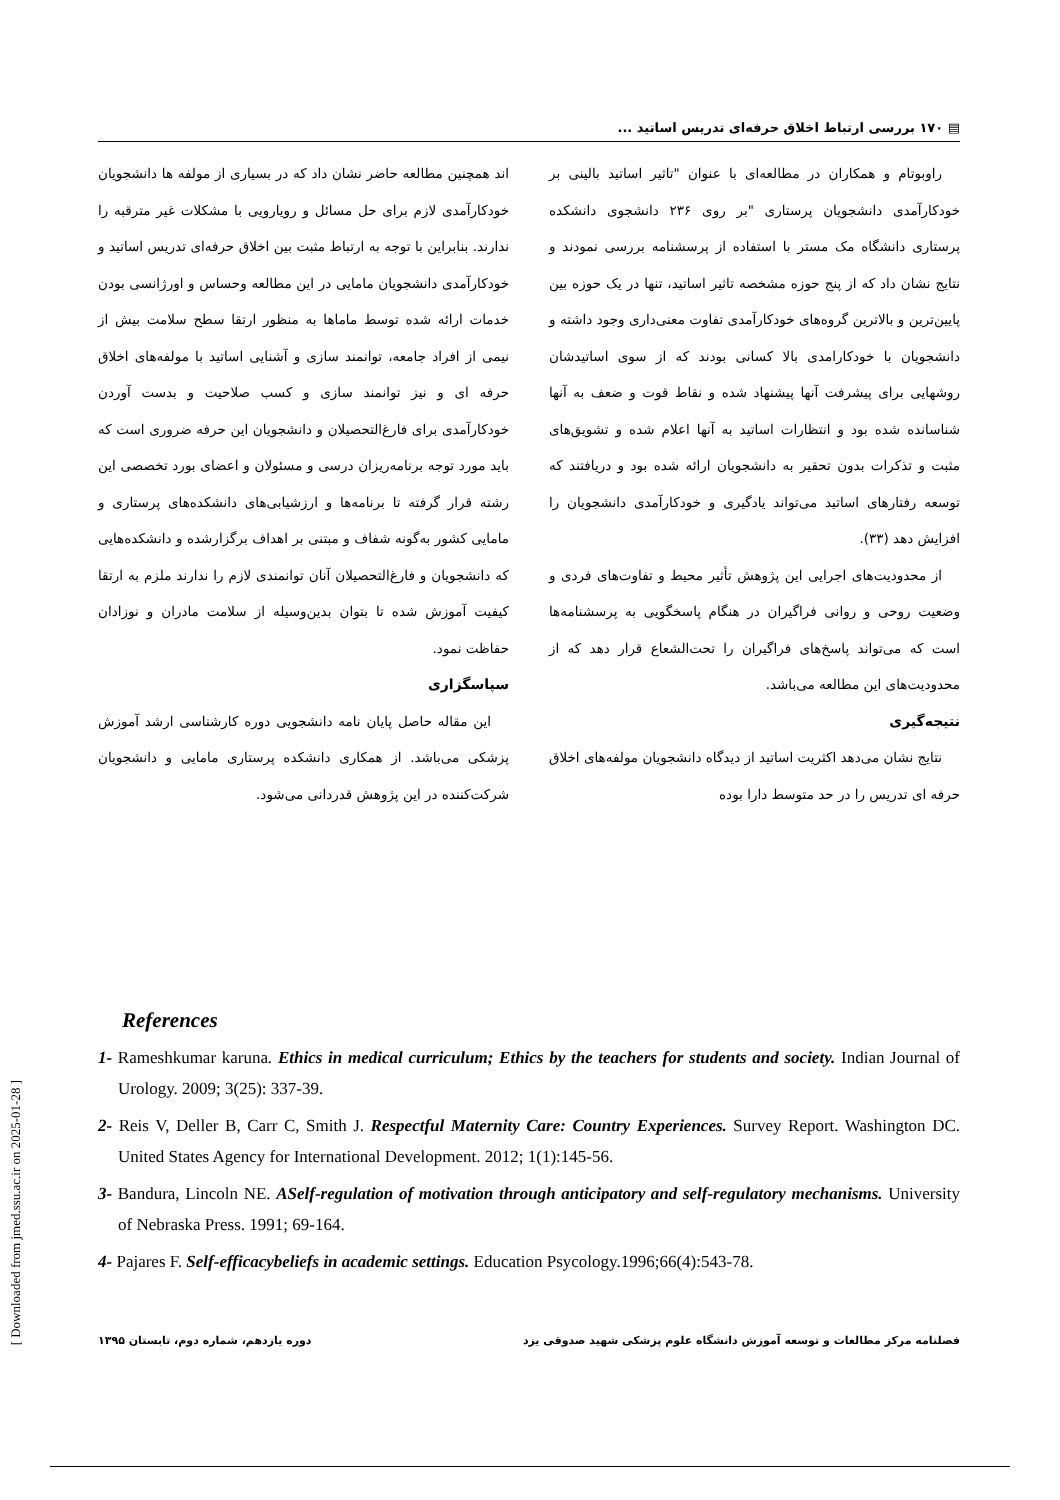[ Downloaded from jmed.ssu.ac.ir on 2025-01-28 ]
▤ ۱۷۰ بررسی ارتباط اخلاق حرفه‌ای تدریس اساتید ...
راوبوتام و همکاران در مطالعه‌ای با عنوان "تاثیر اساتید بالینی بر خودکارآمدی دانشجویان پرستاری "بر روی ۲۳۶ دانشجوی دانشکده پرستاری دانشگاه مک مستر با استفاده از پرسشنامه بررسی نمودند و نتایج نشان داد که از پنج حوزه مشخصه تاثیر اساتید، تنها در یک حوزه بین پایین‌ترین و بالاترین گروه‌های خودکارآمدی تفاوت معنی‌داری وجود داشته و دانشجویان با خودکارامدی بالا کسانی بودند که از سوی اساتیدشان روشهایی برای پیشرفت آنها پیشنهاد شده و نقاط قوت و ضعف به آنها شناسانده شده بود و انتظارات اساتید به آنها اعلام شده و تشویق‌های مثبت و تذکرات بدون تحقیر به دانشجویان ارائه شده بود و دریافتند که توسعه رفتارهای اساتید می‌تواند یادگیری و خودکارآمدی دانشجویان را افزایش دهد (۳۳).
از محدودیت‌های اجرایی این پژوهش تأثیر محیط و تفاوت‌های فردی و وضعیت روحی و روانی فراگیران در هنگام پاسخگویی به پرسشنامه‌ها است که می‌تواند پاسخ‌های فراگیران را تحت‌الشعاع قرار دهد که از محدودیت‌های این مطالعه می‌باشد.
نتیجه‌گیری
نتایج نشان می‌دهد اکثریت اساتید از دیدگاه دانشجویان مولفه‌های اخلاق حرفه ای تدریس را در حد متوسط دارا بوده
اند همچنین مطالعه حاضر نشان داد که در بسیاری از مولفه ها دانشجویان خودکارآمدی لازم برای حل مسائل و رویارویی با مشکلات غیر مترقبه را ندارند. بنابراین با توجه به ارتباط مثبت بین اخلاق حرفه‌ای تدریس اساتید و خودکارآمدی دانشجویان مامایی در این مطالعه وحساس و اورژانسی بودن خدمات ارائه شده توسط ماماها به منظور ارتقا سطح سلامت بیش از نیمی از افراد جامعه، توانمند سازی و آشنایی اساتید با مولفه‌های اخلاق حرفه ای و نیز توانمند سازی و کسب صلاحیت و بدست آوردن خودکارآمدی برای فارغ‌التحصیلان و دانشجویان این حرفه ضروری است که باید مورد توجه برنامه‌ریزان درسی و مسئولان و اعضای بورد تخصصی این رشته قرار گرفته تا برنامه‌ها و ارزشیابی‌های دانشکده‌های پرستاری و مامایی کشور به‌گونه شفاف و مبتنی بر اهداف برگزارشده و دانشکده‌هایی که دانشجویان و فارغ‌التحصیلان آنان توانمندی لازم را ندارند ملزم به ارتقا کیفیت آموزش شده تا بتوان بدین‌وسیله از سلامت مادران و نوزادان حفاظت نمود.
سپاسگزاری
این مقاله حاصل پایان نامه دانشجویی دوره کارشناسی ارشد آموزش پزشکی می‌باشد. از همکاری دانشکده پرستاری مامایی و دانشجویان شرکت‌کننده در این پژوهش قدردانی می‌شود.
References
1- Rameshkumar karuna. Ethics in medical curriculum; Ethics by the teachers for students and society. Indian Journal of Urology. 2009; 3(25): 337-39.
2- Reis V, Deller B, Carr C, Smith J. Respectful Maternity Care: Country Experiences. Survey Report. Washington DC. United States Agency for International Development. 2012; 1(1):145-56.
3- Bandura, Lincoln NE. ASelf-regulation of motivation through anticipatory and self-regulatory mechanisms. University of Nebraska Press. 1991; 69-164.
4- Pajares F. Self-efficacybeliefs in academic settings. Education Psycology.1996;66(4):543-78.
فصلنامه مرکز مطالعات و توسعه آموزش دانشگاه علوم پزشکی شهید صدوقی یزد دوره یازدهم، شماره دوم، تابستان ۱۳۹۵